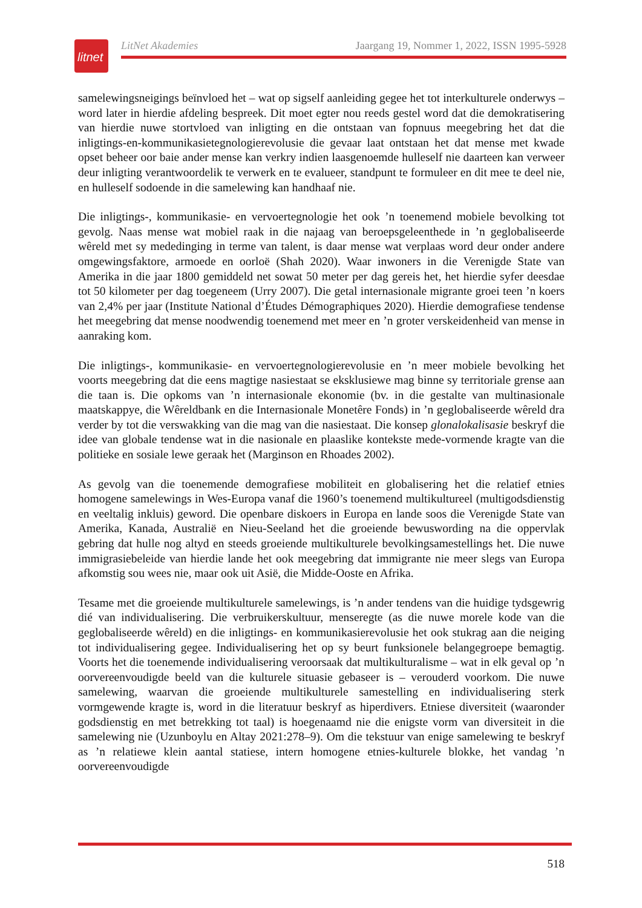litnet
LitNet Akademies Jaargang 19, Nommer 1, 2022, ISSN 1995-5928
samelewingsneigings beïnvloed het – wat op sigself aanleiding gegee het tot interkulturele onderwys – word later in hierdie afdeling bespreek. Dit moet egter nou reeds gestel word dat die demokratisering van hierdie nuwe stortvloed van inligting en die ontstaan van fopnuus meegebring het dat die inligtings-en-kommunikasietegnologierevolusie die gevaar laat ontstaan het dat mense met kwade opset beheer oor baie ander mense kan verkry indien laasgenoemde hulleself nie daarteen kan verweer deur inligting verantwoordelik te verwerk en te evalueer, standpunt te formuleer en dit mee te deel nie, en hulleself sodoende in die samelewing kan handhaaf nie.
Die inligtings-, kommunikasie- en vervoertegnologie het ook ’n toenemend mobiele bevolking tot gevolg. Naas mense wat mobiel raak in die najaag van beroepsgeleenthede in ’n geglobaliseerde wêreld met sy mededinging in terme van talent, is daar mense wat verplaas word deur onder andere omgewingsfaktore, armoede en oorloë (Shah 2020). Waar inwoners in die Verenigde State van Amerika in die jaar 1800 gemiddeld net sowat 50 meter per dag gereis het, het hierdie syfer deesdae tot 50 kilometer per dag toegeneem (Urry 2007). Die getal internasionale migrante groei teen ’n koers van 2,4% per jaar (Institute National d’Études Démographiques 2020). Hierdie demografiese tendense het meegebring dat mense noodwendig toenemend met meer en ’n groter verskeidenheid van mense in aanraking kom.
Die inligtings-, kommunikasie- en vervoertegnologierevolusie en ’n meer mobiele bevolking het voorts meegebring dat die eens magtige nasiestaat se eksklusiewe mag binne sy territoriale grense aan die taan is. Die opkoms van ’n internasionale ekonomie (bv. in die gestalte van multinasionale maatskappye, die Wêreldbank en die Internasionale Monetêre Fonds) in ’n geglobaliseerde wêreld dra verder by tot die verswakking van die mag van die nasiestaat. Die konsep glonalokalisasie beskryf die idee van globale tendense wat in die nasionale en plaaslike kontekste mede-vormende kragte van die politieke en sosiale lewe geraak het (Marginson en Rhoades 2002).
As gevolg van die toenemende demografiese mobiliteit en globalisering het die relatief etnies homogene samelewings in Wes-Europa vanaf die 1960’s toenemend multikultureel (multigodsdienstig en veeltalig inkluis) geword. Die openbare diskoers in Europa en lande soos die Verenigde State van Amerika, Kanada, Australië en Nieu-Seeland het die groeiende bewuswording na die oppervlak gebring dat hulle nog altyd en steeds groeiende multikulturele bevolkingsamestellings het. Die nuwe immigrasiebeleide van hierdie lande het ook meegebring dat immigrante nie meer slegs van Europa afkomstig sou wees nie, maar ook uit Asië, die Midde-Ooste en Afrika.
Tesame met die groeiende multikulturele samelewings, is ’n ander tendens van die huidige tydsgewrig dié van individualisering. Die verbruikerskultuur, menseregte (as die nuwe morele kode van die geglobaliseerde wêreld) en die inligtings- en kommunikasierevolusie het ook stukrag aan die neiging tot individualisering gegee. Individualisering het op sy beurt funksionele belangegroepe bemagtig. Voorts het die toenemende individualisering veroorsaak dat multikulturalisme – wat in elk geval op ’n oorvereenvoudigde beeld van die kulturele situasie gebaseer is – verouderd voorkom. Die nuwe samelewing, waarvan die groeiende multikulturele samestelling en individualisering sterk vormgewende kragte is, word in die literatuur beskryf as hiperdivers. Etniese diversiteit (waaronder godsdienstig en met betrekking tot taal) is hoegenaamd nie die enigste vorm van diversiteit in die samelewing nie (Uzunboylu en Altay 2021:278–9). Om die tekstuur van enige samelewing te beskryf as ’n relatiewe klein aantal statiese, intern homogene etnies-kulturele blokke, het vandag ’n oorvereenvoudigde
518